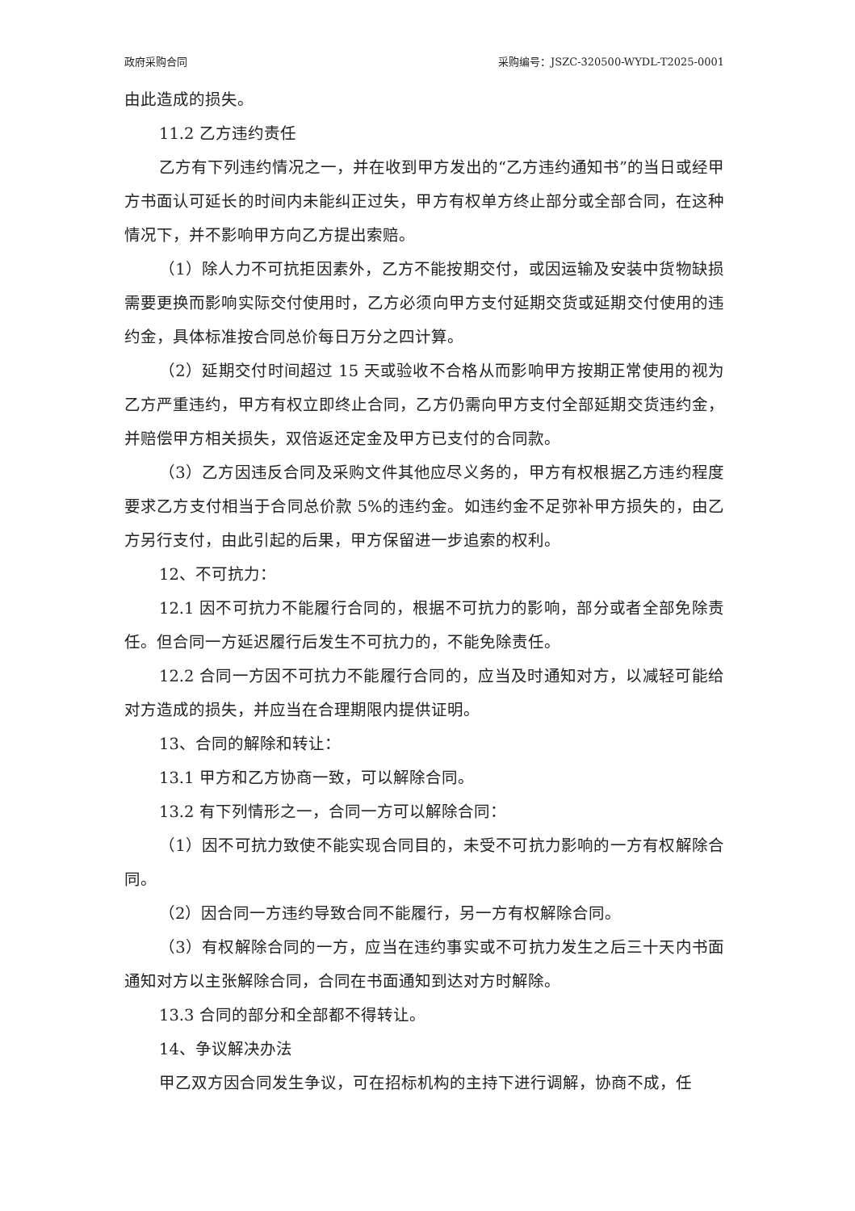政府采购合同 采购编号：JSZC-320500-WYDL-T2025-0001
由此造成的损失。
11.2 乙方违约责任
乙方有下列违约情况之一，并在收到甲方发出的“乙方违约通知书”的当日或经甲方书面认可延长的时间内未能纠正过失，甲方有权单方终止部分或全部合同，在这种情况下，并不影响甲方向乙方提出索赔。
（1）除人力不可抗拒因素外，乙方不能按期交付，或因运输及安装中货物缺损需要更换而影响实际交付使用时，乙方必须向甲方支付延期交货或延期交付使用的违约金，具体标准按合同总价每日万分之四计算。
（2）延期交付时间超过 15 天或验收不合格从而影响甲方按期正常使用的视为乙方严重违约，甲方有权立即终止合同，乙方仍需向甲方支付全部延期交货违约金，并赔偿甲方相关损失，双倍返还定金及甲方已支付的合同款。
（3）乙方因违反合同及采购文件其他应尽义务的，甲方有权根据乙方违约程度要求乙方支付相当于合同总价款 5%的违约金。如违约金不足弥补甲方损失的，由乙方另行支付，由此引起的后果，甲方保留进一步追索的权利。
12、不可抗力：
12.1 因不可抗力不能履行合同的，根据不可抗力的影响，部分或者全部免除责任。但合同一方延迟履行后发生不可抗力的，不能免除责任。
12.2 合同一方因不可抗力不能履行合同的，应当及时通知对方，以减轻可能给对方造成的损失，并应当在合理期限内提供证明。
13、合同的解除和转让：
13.1 甲方和乙方协商一致，可以解除合同。
13.2 有下列情形之一，合同一方可以解除合同：
（1）因不可抗力致使不能实现合同目的，未受不可抗力影响的一方有权解除合同。
（2）因合同一方违约导致合同不能履行，另一方有权解除合同。
（3）有权解除合同的一方，应当在违约事实或不可抗力发生之后三十天内书面通知对方以主张解除合同，合同在书面通知到达对方时解除。
13.3 合同的部分和全部都不得转让。
14、争议解决办法
甲乙双方因合同发生争议，可在招标机构的主持下进行调解，协商不成，任